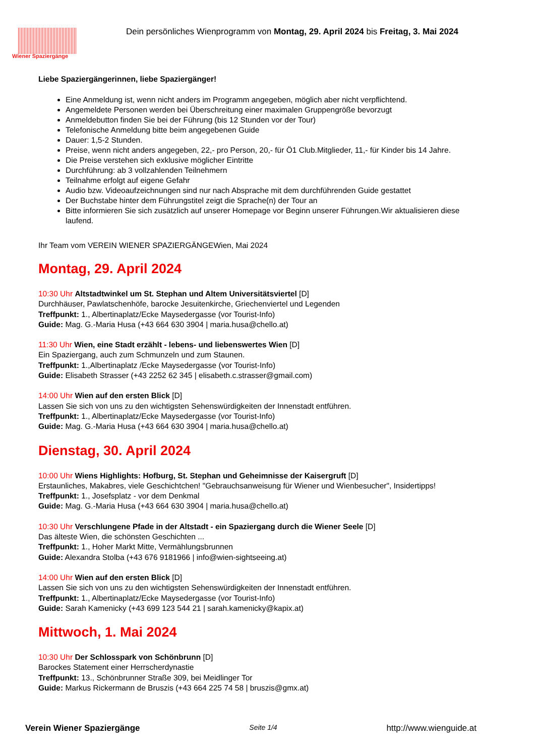Wiener Spaziergänge
Dein persönliches Wienprogramm von Montag, 29. April 2024 bis Freitag, 3. Mai 2024
Liebe Spaziergängerinnen, liebe Spaziergänger!
Eine Anmeldung ist, wenn nicht anders im Programm angegeben, möglich aber nicht verpflichtend.
Angemeldete Personen werden bei Überschreitung einer maximalen Gruppengröße bevorzugt
Anmeldebutton finden Sie bei der Führung (bis 12 Stunden vor der Tour)
Telefonische Anmeldung bitte beim angegebenen Guide
Dauer: 1,5-2 Stunden.
Preise, wenn nicht anders angegeben, 22,- pro Person, 20,- für Ö1 Club.Mitglieder, 11,- für Kinder bis 14 Jahre.
Die Preise verstehen sich exklusive möglicher Eintritte
Durchführung: ab 3 vollzahlenden Teilnehmern
Teilnahme erfolgt auf eigene Gefahr
Audio bzw. Videoaufzeichnungen sind nur nach Absprache mit dem durchführenden Guide gestattet
Der Buchstabe hinter dem Führungstitel zeigt die Sprache(n) der Tour an
Bitte informieren Sie sich zusätzlich auf unserer Homepage vor Beginn unserer Führungen.Wir aktualisieren diese laufend.
Ihr Team vom VEREIN WIENER SPAZIERGÄNGEWien, Mai 2024
Montag, 29. April 2024
10:30 Uhr Altstadtwinkel um St. Stephan und Altem Universitätsviertel [D]
Durchhäuser, Pawlatschenhöfe, barocke Jesuitenkirche, Griechenviertel und Legenden
Treffpunkt: 1., Albertinaplatz/Ecke Maysedergasse (vor Tourist-Info)
Guide: Mag. G.-Maria Husa (+43 664 630 3904 | maria.husa@chello.at)
11:30 Uhr Wien, eine Stadt erzählt - lebens- und liebenswertes Wien [D]
Ein Spaziergang, auch zum Schmunzeln und zum Staunen.
Treffpunkt: 1.,Albertinaplatz /Ecke Maysedergasse (vor Tourist-Info)
Guide: Elisabeth Strasser (+43 2252 62 345 | elisabeth.c.strasser@gmail.com)
14:00 Uhr Wien auf den ersten Blick [D]
Lassen Sie sich von uns zu den wichtigsten Sehenswürdigkeiten der Innenstadt entführen.
Treffpunkt: 1., Albertinaplatz/Ecke Maysedergasse (vor Tourist-Info)
Guide: Mag. G.-Maria Husa (+43 664 630 3904 | maria.husa@chello.at)
Dienstag, 30. April 2024
10:00 Uhr Wiens Highlights: Hofburg, St. Stephan und Geheimnisse der Kaisergruft [D]
Erstaunliches, Makabres, viele Geschichtchen! "Gebrauchsanweisung für Wiener und Wienbesucher", Insidertipps!
Treffpunkt: 1., Josefsplatz - vor dem Denkmal
Guide: Mag. G.-Maria Husa (+43 664 630 3904 | maria.husa@chello.at)
10:30 Uhr Verschlungene Pfade in der Altstadt - ein Spaziergang durch die Wiener Seele [D]
Das älteste Wien, die schönsten Geschichten ...
Treffpunkt: 1., Hoher Markt Mitte, Vermählungsbrunnen
Guide: Alexandra Stolba (+43 676 9181966 | info@wien-sightseeing.at)
14:00 Uhr Wien auf den ersten Blick [D]
Lassen Sie sich von uns zu den wichtigsten Sehenswürdigkeiten der Innenstadt entführen.
Treffpunkt: 1., Albertinaplatz/Ecke Maysedergasse (vor Tourist-Info)
Guide: Sarah Kamenicky (+43 699 123 544 21 | sarah.kamenicky@kapix.at)
Mittwoch, 1. Mai 2024
10:30 Uhr Der Schlosspark von Schönbrunn [D]
Barockes Statement einer Herrscherdynastie
Treffpunkt: 13., Schönbrunner Straße 309, bei Meidlinger Tor
Guide: Markus Rickermann de Bruszis (+43 664 225 74 58 | bruszis@gmx.at)
Verein Wiener Spaziergänge Seite 1/4 http://www.wienguide.at